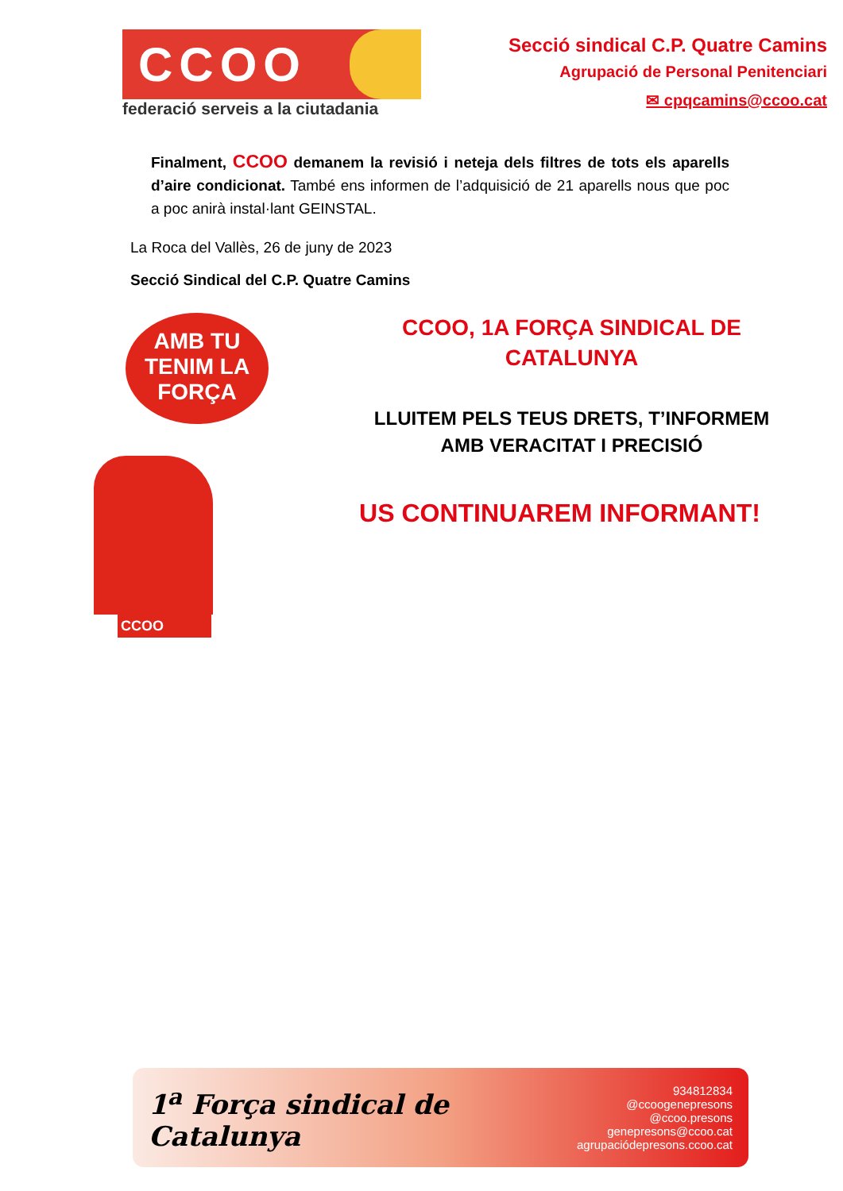CCOO
federació serveis a la ciutadania
Secció sindical C.P. Quatre Camins
Agrupació de Personal Penitenciari
✉ cpqcamins@ccoo.cat
Finalment, CCOO demanem la revisió i neteja dels filtres de tots els aparells d’aire condicionat. També ens informen de l’adquisició de 21 aparells nous que poc a poc anirà instal·lant GEINSTAL.
La Roca del Vallès, 26 de juny de 2023
Secció Sindical del C.P. Quatre Camins
AMB TU TENIM LA FORÇA
CCOO
CCOO, 1A FORÇA SINDICAL DE
CATALUNYA
LLUITEM PELS TEUS DRETS, T’INFORMEM
AMB VERACITAT I PRECISIÓ
US CONTINUAREM INFORMANT!
1<sup>a</sup> Força sindical de Catalunya
934812834
@ccoogenepresons
@ccoo.presons
genepresons@ccoo.cat
agrupaciódepresons.ccoo.cat